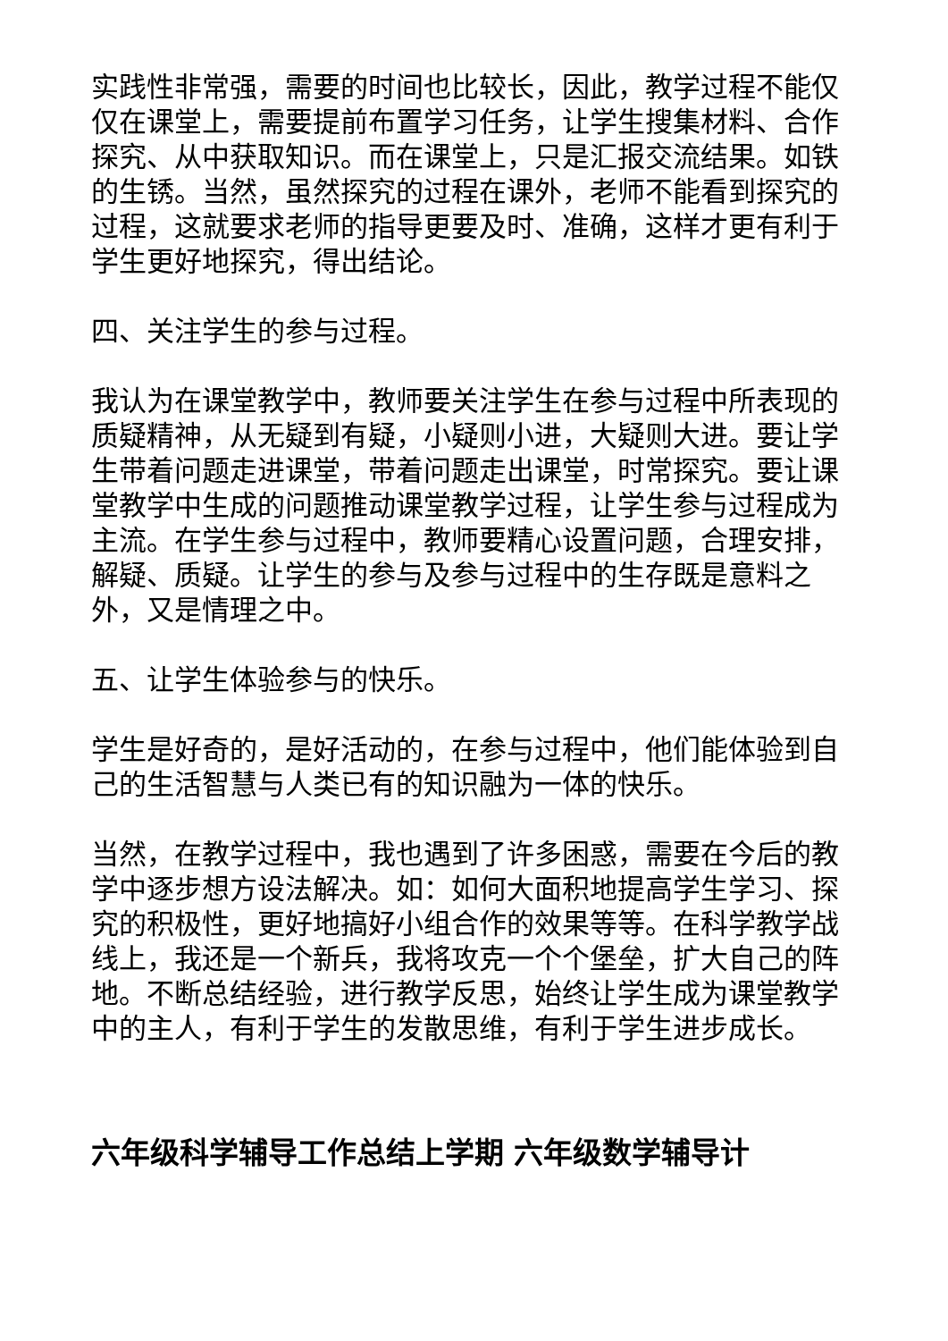实践性非常强，需要的时间也比较长，因此，教学过程不能仅仅在课堂上，需要提前布置学习任务，让学生搜集材料、合作探究、从中获取知识。而在课堂上，只是汇报交流结果。如铁的生锈。当然，虽然探究的过程在课外，老师不能看到探究的过程，这就要求老师的指导更要及时、准确，这样才更有利于学生更好地探究，得出结论。
四、关注学生的参与过程。
我认为在课堂教学中，教师要关注学生在参与过程中所表现的质疑精神，从无疑到有疑，小疑则小进，大疑则大进。要让学生带着问题走进课堂，带着问题走出课堂，时常探究。要让课堂教学中生成的问题推动课堂教学过程，让学生参与过程成为主流。在学生参与过程中，教师要精心设置问题，合理安排，解疑、质疑。让学生的参与及参与过程中的生存既是意料之外，又是情理之中。
五、让学生体验参与的快乐。
学生是好奇的，是好活动的，在参与过程中，他们能体验到自己的生活智慧与人类已有的知识融为一体的快乐。
当然，在教学过程中，我也遇到了许多困惑，需要在今后的教学中逐步想方设法解决。如：如何大面积地提高学生学习、探究的积极性，更好地搞好小组合作的效果等等。在科学教学战线上，我还是一个新兵，我将攻克一个个堡垒，扩大自己的阵地。不断总结经验，进行教学反思，始终让学生成为课堂教学中的主人，有利于学生的发散思维，有利于学生进步成长。
六年级科学辅导工作总结上学期 六年级数学辅导计